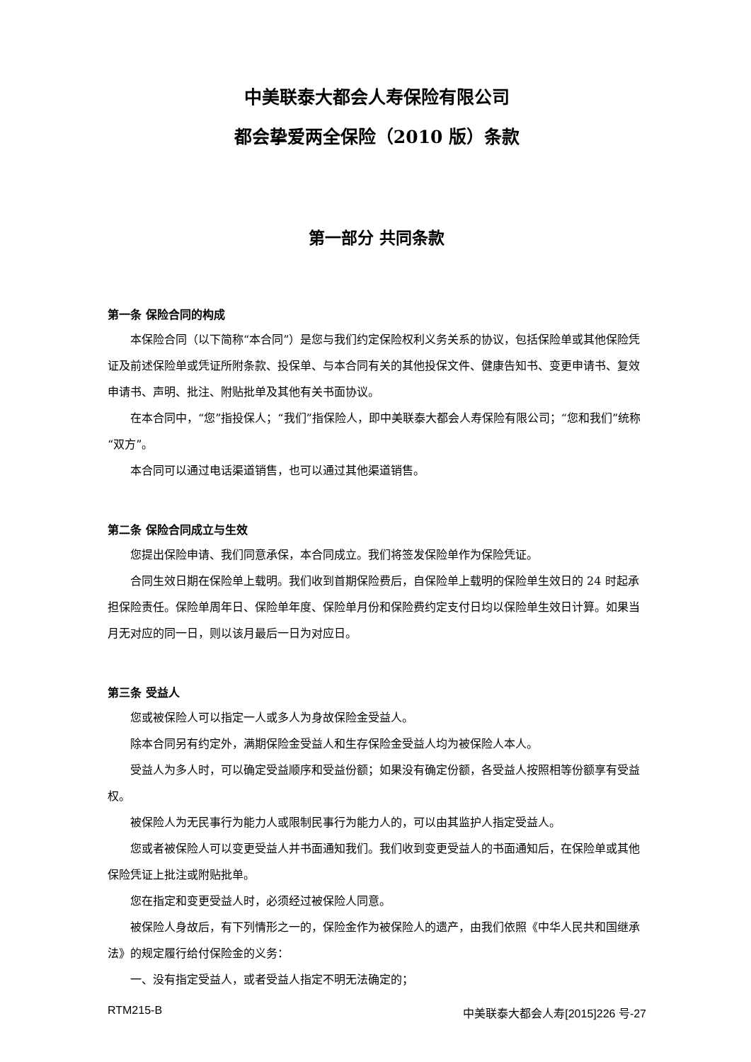中美联泰大都会人寿保险有限公司
都会挚爱两全保险（2010 版）条款
第一部分 共同条款
第一条 保险合同的构成
本保险合同（以下简称“本合同”）是您与我们约定保险权利义务关系的协议，包括保险单或其他保险凭证及前述保险单或凭证所附条款、投保单、与本合同有关的其他投保文件、健康告知书、变更申请书、复效申请书、声明、批注、附贴批单及其他有关书面协议。
在本合同中，“您”指投保人；“我们”指保险人，即中美联泰大都会人寿保险有限公司；“您和我们”统称“双方”。
本合同可以通过电话渠道销售，也可以通过其他渠道销售。
第二条 保险合同成立与生效
您提出保险申请、我们同意承保，本合同成立。我们将签发保险单作为保险凭证。
合同生效日期在保险单上载明。我们收到首期保险费后，自保险单上载明的保险单生效日的 24 时起承担保险责任。保险单周年日、保险单年度、保险单月份和保险费约定支付日均以保险单生效日计算。如果当月无对应的同一日，则以该月最后一日为对应日。
第三条 受益人
您或被保险人可以指定一人或多人为身故保险金受益人。
除本合同另有约定外，满期保险金受益人和生存保险金受益人均为被保险人本人。
受益人为多人时，可以确定受益顺序和受益份额；如果没有确定份额，各受益人按照相等份额享有受益权。
被保险人为无民事行为能力人或限制民事行为能力人的，可以由其监护人指定受益人。
您或者被保险人可以变更受益人并书面通知我们。我们收到变更受益人的书面通知后，在保险单或其他保险凭证上批注或附贴批单。
您在指定和变更受益人时，必须经过被保险人同意。
被保险人身故后，有下列情形之一的，保险金作为被保险人的遗产，由我们依照《中华人民共和国继承法》的规定履行给付保险金的义务：
一、没有指定受益人，或者受益人指定不明无法确定的；
RTM215-B 中美联泰大都会人寿[2015]226 号-27